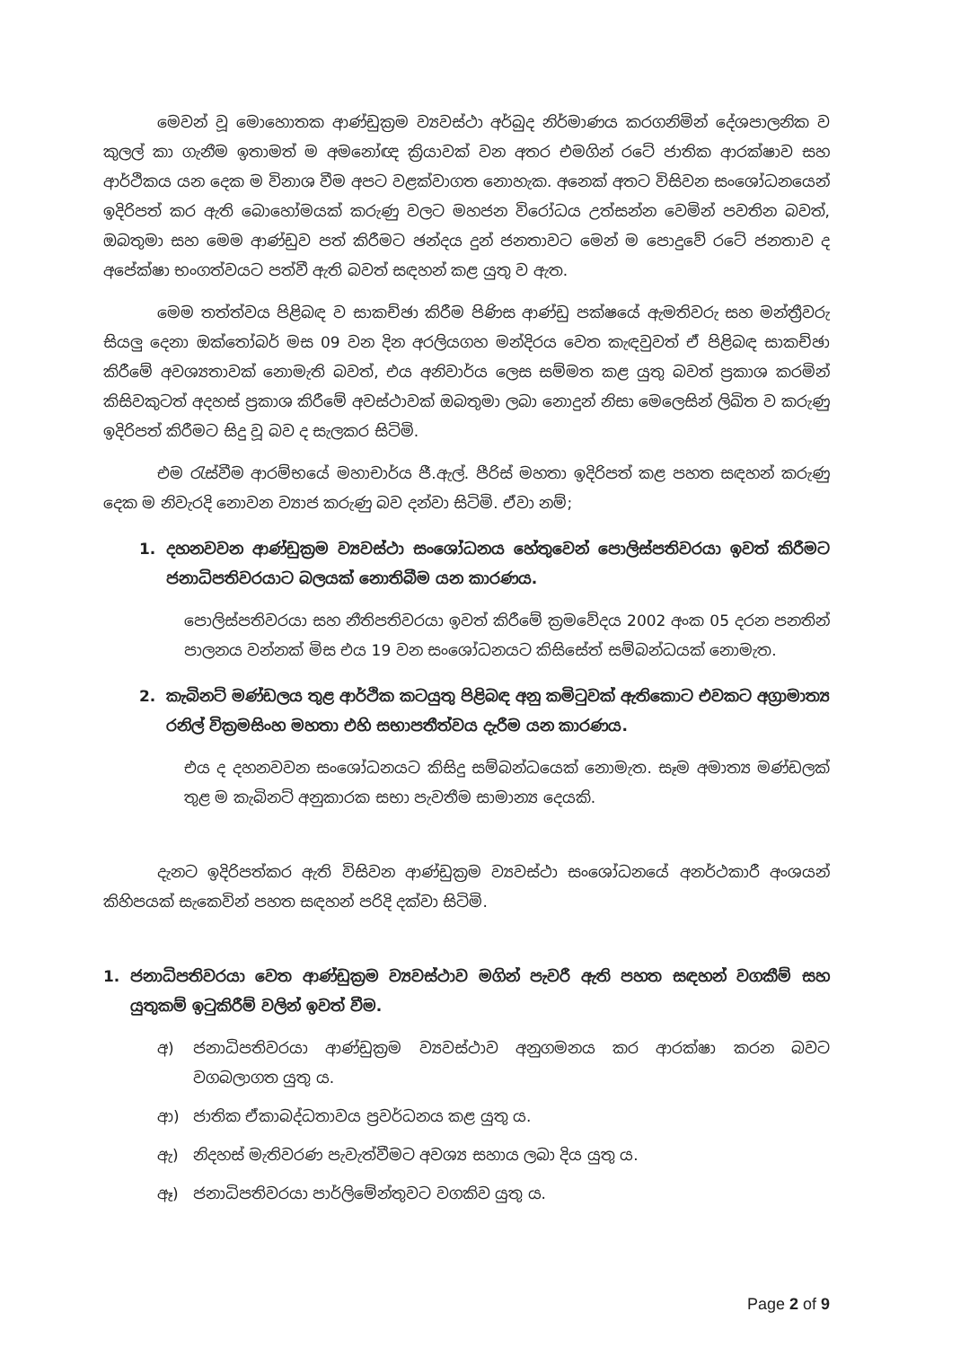මෙවන් වූ මොහොතක ආණ්ඩුක්‍රම ව්‍යවස්ථා අර්බුද නිර්මාණය කරගනිමින් දේශපාලනික ව කුලල් කා ගැනීම ඉතාමත් ම අමනෝඥ ක්‍රියාවක් වන අතර එමගින් රටේ ජාතික ආරක්ෂාව සහ ආර්ථිකය යන දෙක ම විනාශ වීම අපට වළක්වාගත නොහැක. අනෙක් අතට විසිවන සංශෝධනයෙන් ඉදිරිපත් කර ඇති බොහෝමයක් කරුණු වලට මහජන විරෝධය උත්සන්න වෙමින් පවතින බවත්, ඔබතුමා සහ මෙම ආණ්ඩුව පත් කිරීමට ඡන්දය දුන් ජනතාවට මෙන් ම පොදුවේ රටේ ජනතාව ද අපේක්ෂා භංගත්වයට පත්වී ඇති බවත් සඳහන් කළ යුතු ව ඇත.
මෙම තත්ත්වය පිළිබඳ ව සාකච්ඡා කිරීම පිණිස ආණ්ඩු පක්ෂයේ ඇමතිවරු සහ මන්ත්‍රීවරු සියලු දෙනා ඔක්තෝබර් මස 09 වන දින අරලියගහ මන්දිරය වෙත කැඳවුවත් ඒ පිළිබඳ සාකච්ඡා කිරීමේ අවශ්‍යතාවක් නොමැති බවත්, එය අනිවාර්ය ලෙස සම්මත කළ යුතු බවත් ප්‍රකාශ කරමින් කිසිවකුටත් අදහස් ප්‍රකාශ කිරීමේ අවස්ථාවක් ඔබතුමා ලබා නොදුන් නිසා මෙලෙසින් ලිඛිත ව කරුණු ඉදිරිපත් කිරීමට සිදු වූ බව ද සැලකර සිටිමි.
එම රැස්වීම ආරම්භයේ මහාචාර්ය ජී.ඇල්. පීරිස් මහතා ඉදිරිපත් කළ පහත සඳහන් කරුණු දෙක ම නිවැරදි නොවන ව්‍යාජ කරුණු බව දන්වා සිටිමි. ඒවා නම්;
1. දහනවවන ආණ්ඩුක්‍රම ව්‍යවස්ථා සංශෝධනය හේතුවෙන් පොලිස්පතිවරයා ඉවත් කිරීමට ජනාධිපතිවරයාට බලයක් නොතිබීම යන කාරණය.
පොලිස්පතිවරයා සහ නීතිපතිවරයා ඉවත් කිරීමේ ක්‍රමවේදය 2002 අංක 05 දරන පනතින් පාලනය වන්නක් මිස එය 19 වන සංශෝධනයට කිසිසේත් සම්බන්ධයක් නොමැත.
2. කැබිනට් මණ්ඩලය තුළ ආර්ථික කටයුතු පිළිබඳ අනු කමිටුවක් ඇතිකොට එවකට අග්‍රාමාත්‍ය රනිල් වික්‍රමසිංහ මහතා එහි සභාපතීත්වය දැරීම යන කාරණය.
එය ද දහනවවන සංශෝධනයට කිසිදු සම්බන්ධයෙක් නොමැත. සෑම අමාත්‍ය මණ්ඩලක් තුළ ම කැබිනට් අනුකාරක සභා පැවතීම සාමාන්‍ය දෙයකි.
දැනට ඉදිරිපත්කර ඇති විසිවන ආණ්ඩුක්‍රම ව්‍යවස්ථා සංශෝධනයේ අනර්ථකාරී අංශයන් කිහිපයක් සැකෙවින් පහත සඳහන් පරිදි දක්වා සිටිමි.
1. ජනාධිපතිවරයා වෙත ආණ්ඩුක්‍රම ව්‍යවස්ථාව මගින් පැවරී ඇති පහත සඳහන් වගකීම් සහ යුතුකම් ඉටුකිරීම් වලින් ඉවත් වීම.
අ) ජනාධිපතිවරයා ආණ්ඩුක්‍රම ව්‍යවස්ථාව අනුගමනය කර ආරක්ෂා කරන බවට වගබලාගත යුතු ය.
ආ) ජාතික ඒකාබද්ධතාවය ප්‍රවර්ධනය කළ යුතු ය.
ඇ) නිදහස් මැතිවරණ පැවැත්වීමට අවශ්‍ය සහාය ලබා දිය යුතු ය.
ඈ) ජනාධිපතිවරයා පාර්ලිමේන්තුවට වගකිව යුතු ය.
Page 2 of 9